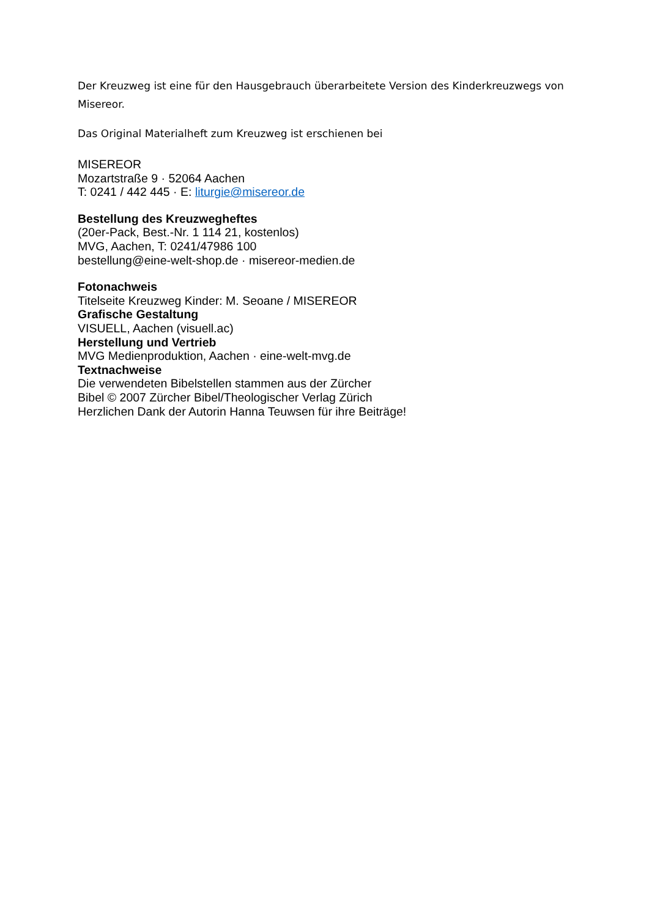Der Kreuzweg ist eine für den Hausgebrauch überarbeitete Version des Kinderkreuzwegs von Misereor.
Das Original Materialheft zum Kreuzweg ist erschienen bei
MISEREOR
Mozartstraße 9 · 52064 Aachen
T: 0241 / 442 445 · E: liturgie@misereor.de
Bestellung des Kreuzwegheftes
(20er-Pack, Best.-Nr. 1 114 21, kostenlos)
MVG, Aachen, T: 0241/47986 100
bestellung@eine-welt-shop.de · misereor-medien.de
Fotonachweis
Titelseite Kreuzweg Kinder: M. Seoane / MISEREOR
Grafische Gestaltung
VISUELL, Aachen (visuell.ac)
Herstellung und Vertrieb
MVG Medienproduktion, Aachen · eine-welt-mvg.de
Textnachweise
Die verwendeten Bibelstellen stammen aus der Zürcher
Bibel © 2007 Zürcher Bibel/Theologischer Verlag Zürich
Herzlichen Dank der Autorin Hanna Teuwsen für ihre Beiträge!